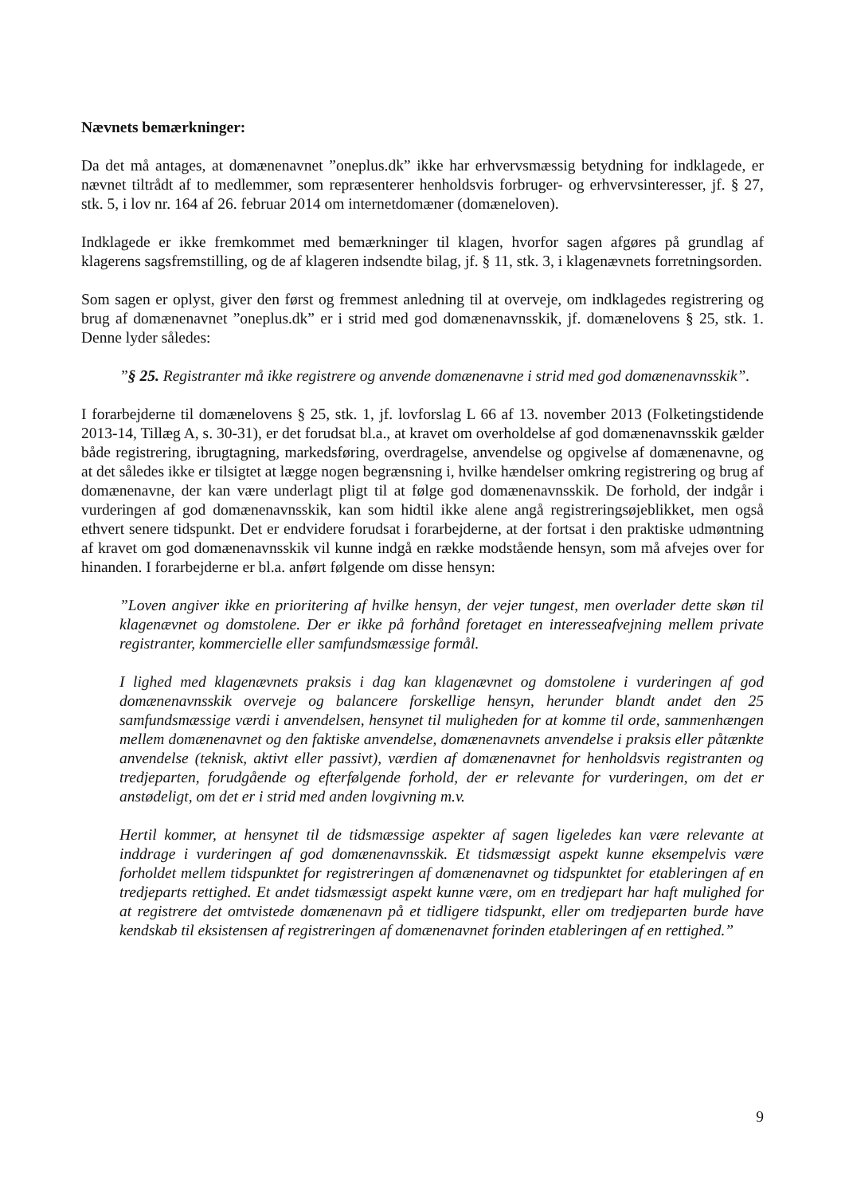Nævnets bemærkninger:
Da det må antages, at domænenavnet ”oneplus.dk” ikke har erhvervsmæssig betydning for indklagede, er nævnet tiltrådt af to medlemmer, som repræsenterer henholdsvis forbruger- og erhvervsinteresser, jf. § 27, stk. 5, i lov nr. 164 af 26. februar 2014 om internetdomæner (domæneloven).
Indklagede er ikke fremkommet med bemærkninger til klagen, hvorfor sagen afgøres på grundlag af klagerens sagsfremstilling, og de af klageren indsendte bilag, jf. § 11, stk. 3, i klagenævnets forretningsorden.
Som sagen er oplyst, giver den først og fremmest anledning til at overveje, om indklagedes registrering og brug af domænenavnet ”oneplus.dk” er i strid med god domænenavnsskik, jf. domænelovens § 25, stk. 1. Denne lyder således:
”§ 25. Registranter må ikke registrere og anvende domænenavne i strid med god domænenavnsskik”.
I forarbejderne til domænelovens § 25, stk. 1, jf. lovforslag L 66 af 13. november 2013 (Folketingstidende 2013-14, Tillæg A, s. 30-31), er det forudsat bl.a., at kravet om overholdelse af god domænenavnsskik gælder både registrering, ibrugtagning, markedsføring, overdragelse, anvendelse og opgivelse af domænenavne, og at det således ikke er tilsigtet at lægge nogen begrænsning i, hvilke hændelser omkring registrering og brug af domænenavne, der kan være underlagt pligt til at følge god domænenavnsskik. De forhold, der indgår i vurderingen af god domænenavnsskik, kan som hidtil ikke alene angå registreringsøjeblikket, men også ethvert senere tidspunkt. Det er endvidere forudsat i forarbejderne, at der fortsat i den praktiske udmøntning af kravet om god domænenavnsskik vil kunne indgå en række modstående hensyn, som må afvejes over for hinanden. I forarbejderne er bl.a. anført følgende om disse hensyn:
”Loven angiver ikke en prioritering af hvilke hensyn, der vejer tungest, men overlader dette skøn til klagenævnet og domstolene. Der er ikke på forhånd foretaget en interesseafvejning mellem private registranter, kommercielle eller samfundsmæssige formål.
I lighed med klagenævnets praksis i dag kan klagenævnet og domstolene i vurderingen af god domænenavnsskik overveje og balancere forskellige hensyn, herunder blandt andet den 25 samfundsmæssige værdi i anvendelsen, hensynet til muligheden for at komme til orde, sammenhængen mellem domænenavnet og den faktiske anvendelse, domænenavnets anvendelse i praksis eller påtænkte anvendelse (teknisk, aktivt eller passivt), værdien af domænenavnet for henholdsvis registranten og tredjeparten, forudgående og efterfølgende forhold, der er relevante for vurderingen, om det er anstødeligt, om det er i strid med anden lovgivning m.v.
Hertil kommer, at hensynet til de tidsmæssige aspekter af sagen ligeledes kan være relevante at inddrage i vurderingen af god domænenavnsskik. Et tidsmæssigt aspekt kunne eksempelvis være forholdet mellem tidspunktet for registreringen af domænenavnet og tidspunktet for etableringen af en tredjeparts rettighed. Et andet tidsmæssigt aspekt kunne være, om en tredjepart har haft mulighed for at registrere det omtvistede domænenavn på et tidligere tidspunkt, eller om tredjeparten burde have kendskab til eksistensen af registreringen af domænenavnet forinden etableringen af en rettighed.”
9